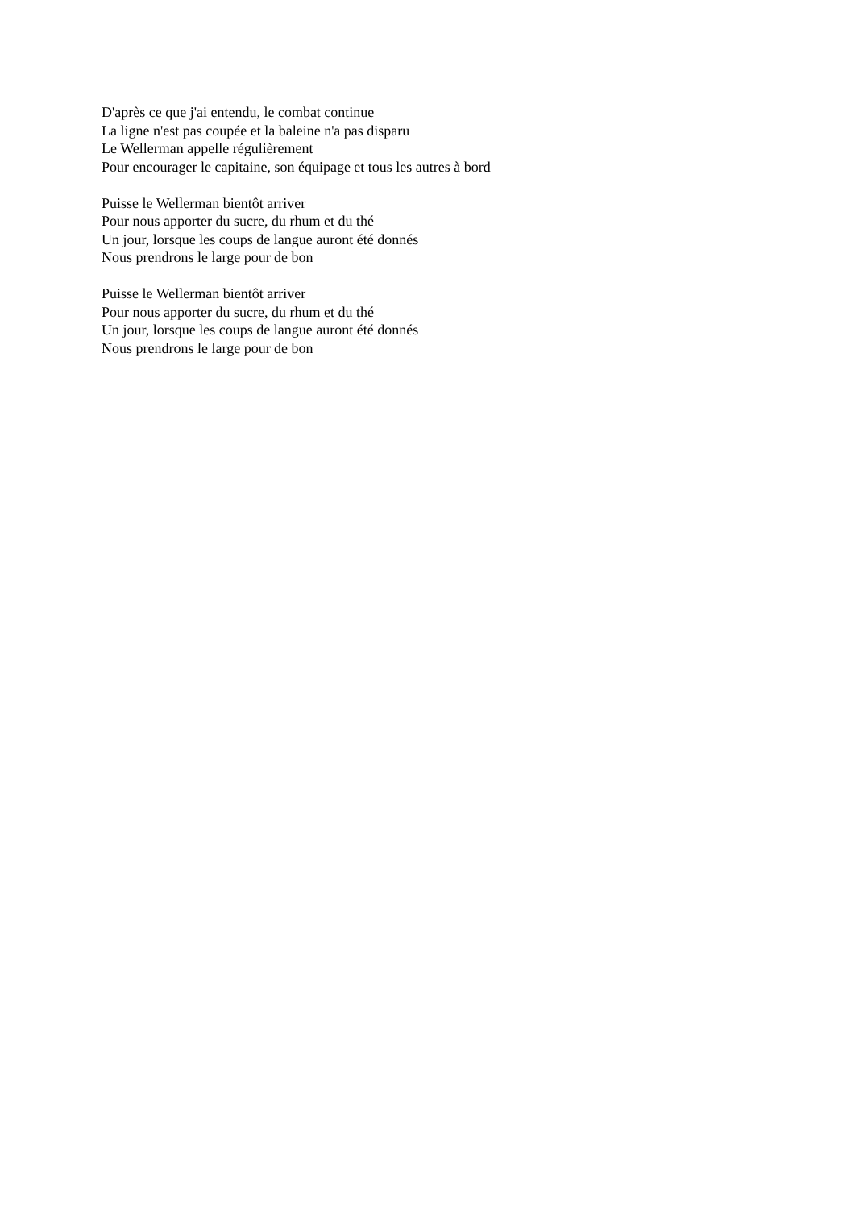D'après ce que j'ai entendu, le combat continue
La ligne n'est pas coupée et la baleine n'a pas disparu
Le Wellerman appelle régulièrement
Pour encourager le capitaine, son équipage et tous les autres à bord
Puisse le Wellerman bientôt arriver
Pour nous apporter du sucre, du rhum et du thé
Un jour, lorsque les coups de langue auront été donnés
Nous prendrons le large pour de bon
Puisse le Wellerman bientôt arriver
Pour nous apporter du sucre, du rhum et du thé
Un jour, lorsque les coups de langue auront été donnés
Nous prendrons le large pour de bon